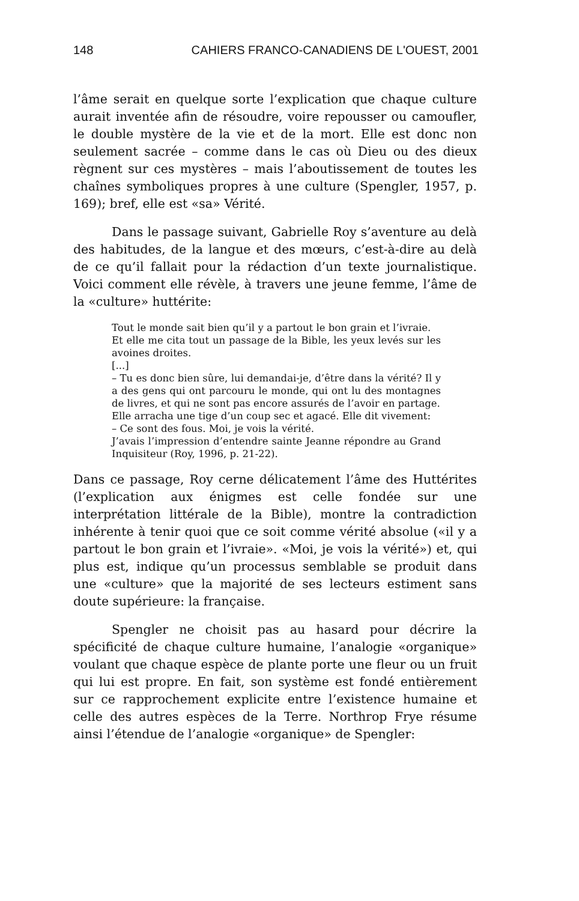148 CAHIERS FRANCO-CANADIENS DE L'OUEST, 2001
l’âme serait en quelque sorte l’explication que chaque culture aurait inventée afin de résoudre, voire repousser ou camoufler, le double mystère de la vie et de la mort. Elle est donc non seulement sacrée – comme dans le cas où Dieu ou des dieux règnent sur ces mystères – mais l’aboutissement de toutes les chaînes symboliques propres à une culture (Spengler, 1957, p. 169); bref, elle est «sa» Vérité.
Dans le passage suivant, Gabrielle Roy s’aventure au delà des habitudes, de la langue et des mœurs, c’est-à-dire au delà de ce qu’il fallait pour la rédaction d’un texte journalistique. Voici comment elle révèle, à travers une jeune femme, l’âme de la «culture» huttérite:
Tout le monde sait bien qu’il y a partout le bon grain et l’ivraie.
Et elle me cita tout un passage de la Bible, les yeux levés sur les avoines droites.
[...]
– Tu es donc bien sûre, lui demandai-je, d’être dans la vérité? Il y a des gens qui ont parcouru le monde, qui ont lu des montagnes de livres, et qui ne sont pas encore assurés de l’avoir en partage.
Elle arracha une tige d’un coup sec et agacé. Elle dit vivement:
– Ce sont des fous. Moi, je vois la vérité.
J’avais l’impression d’entendre sainte Jeanne répondre au Grand Inquisiteur (Roy, 1996, p. 21-22).
Dans ce passage, Roy cerne délicatement l’âme des Huttérites (l’explication aux énigmes est celle fondée sur une interprétation littérale de la Bible), montre la contradiction inhérente à tenir quoi que ce soit comme vérité absolue («il y a partout le bon grain et l’ivraie». «Moi, je vois la vérité») et, qui plus est, indique qu’un processus semblable se produit dans une «culture» que la majorité de ses lecteurs estiment sans doute supérieure: la française.
Spengler ne choisit pas au hasard pour décrire la spécificité de chaque culture humaine, l’analogie «organique» voulant que chaque espèce de plante porte une fleur ou un fruit qui lui est propre. En fait, son système est fondé entièrement sur ce rapprochement explicite entre l’existence humaine et celle des autres espèces de la Terre. Northrop Frye résume ainsi l’étendue de l’analogie «organique» de Spengler: